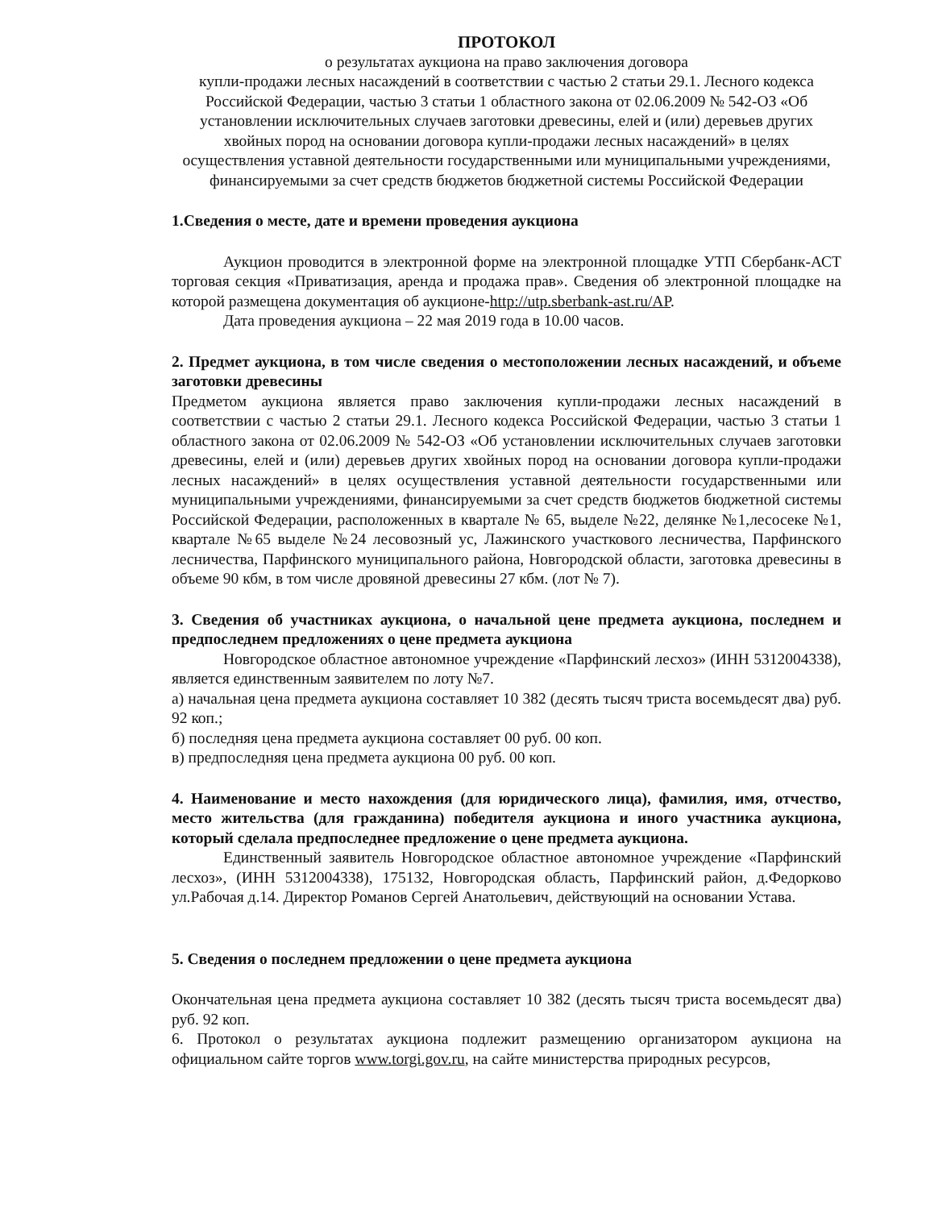ПРОТОКОЛ
о результатах аукциона на право заключения договора
купли-продажи лесных насаждений в соответствии с частью 2 статьи 29.1. Лесного кодекса Российской Федерации, частью 3 статьи 1 областного закона от 02.06.2009 № 542-ОЗ «Об установлении исключительных случаев заготовки древесины, елей и (или) деревьев других хвойных пород на основании договора купли-продажи лесных насаждений» в целях осуществления уставной деятельности государственными или муниципальными учреждениями, финансируемыми за счет средств бюджетов бюджетной системы Российской Федерации
1.Сведения о месте, дате и времени проведения аукциона
Аукцион проводится в электронной форме на электронной площадке УТП Сбербанк-АСТ торговая секция «Приватизация, аренда и продажа прав». Сведения об электронной площадке на которой размещена документация об аукционе-http://utp.sberbank-ast.ru/AP.
Дата проведения аукциона – 22 мая 2019 года в 10.00 часов.
2. Предмет аукциона, в том числе сведения о местоположении лесных насаждений, и объеме заготовки древесины
Предметом аукциона является право заключения купли-продажи лесных насаждений в соответствии с частью 2 статьи 29.1. Лесного кодекса Российской Федерации, частью 3 статьи 1 областного закона от 02.06.2009 № 542-ОЗ «Об установлении исключительных случаев заготовки древесины, елей и (или) деревьев других хвойных пород на основании договора купли-продажи лесных насаждений» в целях осуществления уставной деятельности государственными или муниципальными учреждениями, финансируемыми за счет средств бюджетов бюджетной системы Российской Федерации, расположенных в квартале № 65, выделе №22, делянке №1,лесосеке №1, квартале №65 выделе №24 лесовозный ус, Лажинского участкового лесничества, Парфинского лесничества, Парфинского муниципального района, Новгородской области, заготовка древесины в объеме 90 кбм, в том числе дровяной древесины 27 кбм. (лот № 7).
3. Сведения об участниках аукциона, о начальной цене предмета аукциона, последнем и предпоследнем предложениях о цене предмета аукциона
Новгородское областное автономное учреждение «Парфинский лесхоз» (ИНН 5312004338), является единственным заявителем по лоту №7.
а) начальная цена предмета аукциона составляет 10 382 (десять тысяч триста восемьдесят два) руб. 92 коп.;
б) последняя цена предмета аукциона составляет 00 руб. 00 коп.
в) предпоследняя цена предмета аукциона 00 руб. 00 коп.
4. Наименование и место нахождения (для юридического лица), фамилия, имя, отчество, место жительства (для гражданина) победителя аукциона и иного участника аукциона, который сделала предпоследнее предложение о цене предмета аукциона.
Единственный заявитель Новгородское областное автономное учреждение «Парфинский лесхоз», (ИНН 5312004338), 175132, Новгородская область, Парфинский район, д.Федорково ул.Рабочая д.14. Директор Романов Сергей Анатольевич, действующий на основании Устава.
5. Сведения о последнем предложении о цене предмета аукциона
Окончательная цена предмета аукциона составляет 10 382 (десять тысяч триста восемьдесят два) руб. 92 коп.
6. Протокол о результатах аукциона подлежит размещению организатором аукциона на официальном сайте торгов www.torgi.gov.ru, на сайте министерства природных ресурсов,